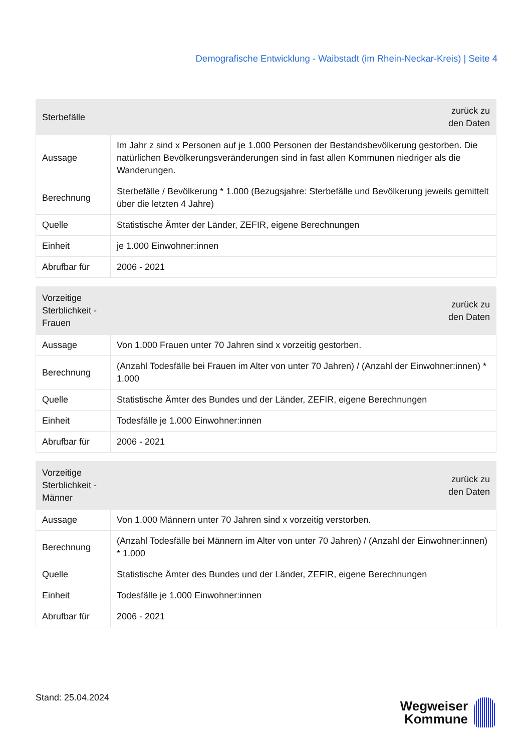Demografische Entwicklung - Waibstadt (im Rhein-Neckar-Kreis) | Seite 4
| Sterbefälle | zurück zu den Daten |
| --- | --- |
| Aussage | Im Jahr z sind x Personen auf je 1.000 Personen der Bestandsbevölkerung gestorben. Die natürlichen Bevölkerungsveränderungen sind in fast allen Kommunen niedriger als die Wanderungen. |
| Berechnung | Sterbefälle / Bevölkerung * 1.000 (Bezugsjahre: Sterbefälle und Bevölkerung jeweils gemittelt über die letzten 4 Jahre) |
| Quelle | Statistische Ämter der Länder, ZEFIR, eigene Berechnungen |
| Einheit | je 1.000 Einwohner:innen |
| Abrufbar für | 2006 - 2021 |
| Vorzeitige Sterblichkeit - Frauen | zurück zu den Daten |
| --- | --- |
| Aussage | Von 1.000 Frauen unter 70 Jahren sind x vorzeitig gestorben. |
| Berechnung | (Anzahl Todesfälle bei Frauen im Alter von unter 70 Jahren) / (Anzahl der Einwohner:innen) * 1.000 |
| Quelle | Statistische Ämter des Bundes und der Länder, ZEFIR, eigene Berechnungen |
| Einheit | Todesfälle je 1.000 Einwohner:innen |
| Abrufbar für | 2006 - 2021 |
| Vorzeitige Sterblichkeit - Männer | zurück zu den Daten |
| --- | --- |
| Aussage | Von 1.000 Männern unter 70 Jahren sind x vorzeitig verstorben. |
| Berechnung | (Anzahl Todesfälle bei Männern im Alter von unter 70 Jahren) / (Anzahl der Einwohner:innen) * 1.000 |
| Quelle | Statistische Ämter des Bundes und der Länder, ZEFIR, eigene Berechnungen |
| Einheit | Todesfälle je 1.000 Einwohner:innen |
| Abrufbar für | 2006 - 2021 |
Stand: 25.04.2024
Wegweiser
Kommune